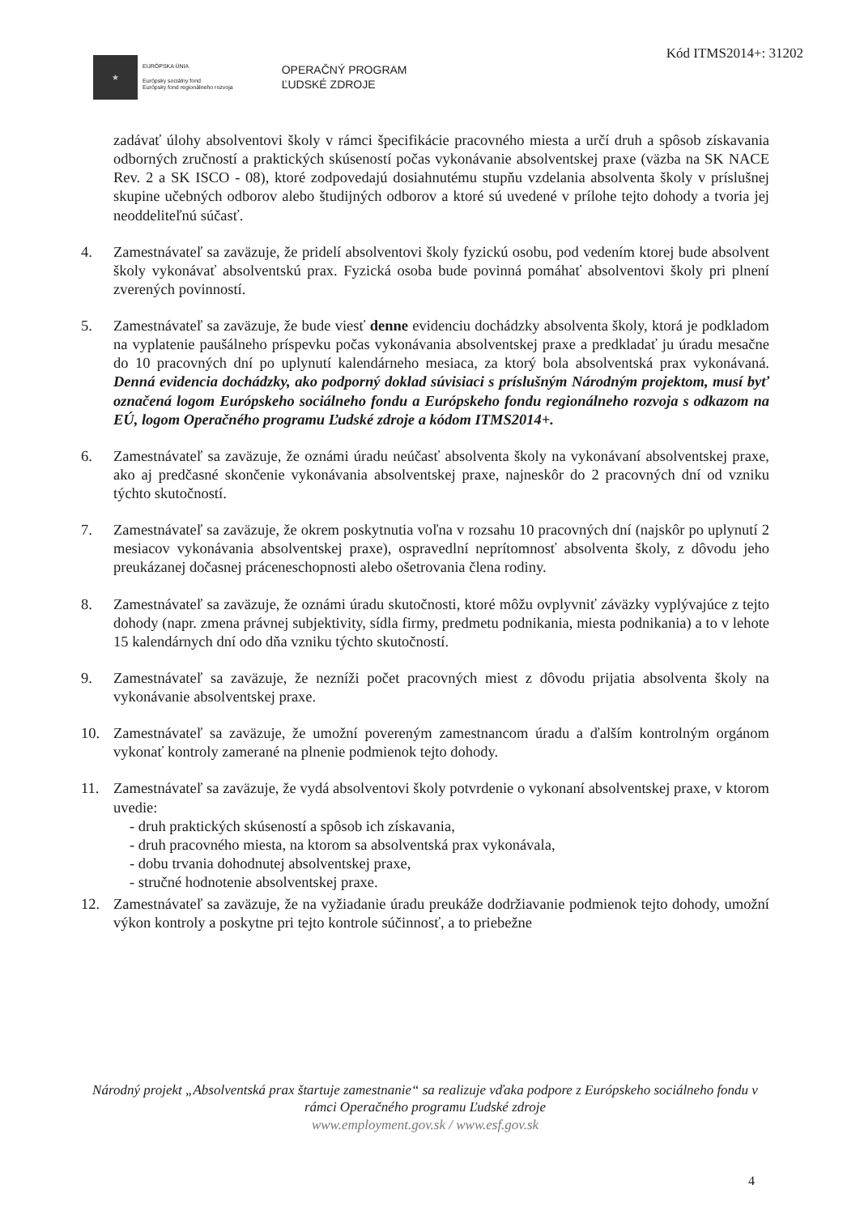Kód ITMS2014+: 31202
★
EURÓPSKA ÚNIA
Európsky sociálny fond
Európsky fond regionálneho rozvoja
OPERAČNÝ PROGRAM
ĽUDSKÉ ZDROJE
zadávať úlohy absolventovi školy v rámci špecifikácie pracovného miesta a určí druh a spôsob získavania odborných zručností a praktických skúseností počas vykonávanie absolventskej praxe (väzba na SK NACE Rev. 2 a SK ISCO - 08), ktoré zodpovedajú dosiahnutému stupňu vzdelania absolventa školy v príslušnej skupine učebných odborov alebo študijných odborov a ktoré sú uvedené v prílohe tejto dohody a tvoria jej neoddeliteľnú súčasť.
4. Zamestnávateľ sa zaväzuje, že pridelí absolventovi školy fyzickú osobu, pod vedením ktorej bude absolvent školy vykonávať absolventskú prax. Fyzická osoba bude povinná pomáhať absolventovi školy pri plnení zverených povinností.
5. Zamestnávateľ sa zaväzuje, že bude viesť denne evidenciu dochádzky absolventa školy, ktorá je podkladom na vyplatenie paušálneho príspevku počas vykonávania absolventskej praxe a predkladať ju úradu mesačne do 10 pracovných dní po uplynutí kalendárneho mesiaca, za ktorý bola absolventská prax vykonávaná. Denná evidencia dochádzky, ako podporný doklad súvisiaci s príslušným Národným projektom, musí byť označená logom Európskeho sociálneho fondu a Európskeho fondu regionálneho rozvoja s odkazom na EÚ, logom Operačného programu Ľudské zdroje a kódom ITMS2014+.
6. Zamestnávateľ sa zaväzuje, že oznámi úradu neúčasť absolventa školy na vykonávaní absolventskej praxe, ako aj predčasné skončenie vykonávania absolventskej praxe, najneskôr do 2 pracovných dní od vzniku týchto skutočností.
7. Zamestnávateľ sa zaväzuje, že okrem poskytnutia voľna v rozsahu 10 pracovných dní (najskôr po uplynutí 2 mesiacov vykonávania absolventskej praxe), ospravedlní neprítomnosť absolventa školy, z dôvodu jeho preukázanej dočasnej práceneschopnosti alebo ošetrovania člena rodiny.
8. Zamestnávateľ sa zaväzuje, že oznámi úradu skutočnosti, ktoré môžu ovplyvniť záväzky vyplývajúce z tejto dohody (napr. zmena právnej subjektivity, sídla firmy, predmetu podnikania, miesta podnikania) a to v lehote 15 kalendárnych dní odo dňa vzniku týchto skutočností.
9. Zamestnávateľ sa zaväzuje, že nezníži počet pracovných miest z dôvodu prijatia absolventa školy na vykonávanie absolventskej praxe.
10. Zamestnávateľ sa zaväzuje, že umožní povereným zamestnancom úradu a ďalším kontrolným orgánom vykonať kontroly zamerané na plnenie podmienok tejto dohody.
11. Zamestnávateľ sa zaväzuje, že vydá absolventovi školy potvrdenie o vykonaní absolventskej praxe, v ktorom uvedie:
- druh praktických skúseností a spôsob ich získavania,
- druh pracovného miesta, na ktorom sa absolventská prax vykonávala,
- dobu trvania dohodnutej absolventskej praxe,
- stručné hodnotenie absolventskej praxe.
12. Zamestnávateľ sa zaväzuje, že na vyžiadanie úradu preukáže dodržiavanie podmienok tejto dohody, umožní výkon kontroly a poskytne pri tejto kontrole súčinnosť, a to priebežne
Národný projekt „Absolventská prax štartuje zamestnanie“ sa realizuje vďaka podpore z Európskeho sociálneho fondu v rámci Operačného programu Ľudské zdroje
www.employment.gov.sk / www.esf.gov.sk
4